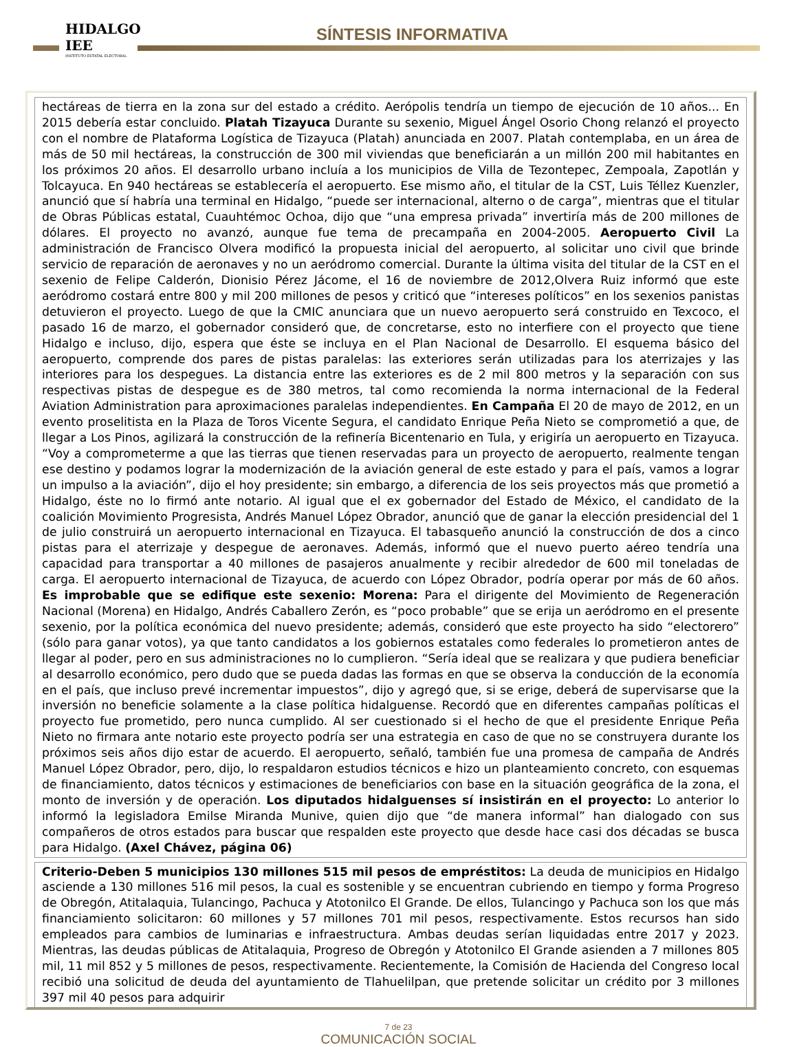HIDALGO
IEE
INSTITUTO ESTATAL ELECTORAL
SÍNTESIS INFORMATIVA
hectáreas de tierra en la zona sur del estado a crédito. Aerópolis tendría un tiempo de ejecución de 10 años... En 2015 debería estar concluido. Platah Tizayuca Durante su sexenio, Miguel Ángel Osorio Chong relanzó el proyecto con el nombre de Plataforma Logística de Tizayuca (Platah) anunciada en 2007. Platah contemplaba, en un área de más de 50 mil hectáreas, la construcción de 300 mil viviendas que beneficiarán a un millón 200 mil habitantes en los próximos 20 años. El desarrollo urbano incluía a los municipios de Villa de Tezontepec, Zempoala, Zapotlán y Tolcayuca. En 940 hectáreas se establecería el aeropuerto. Ese mismo año, el titular de la CST, Luis Téllez Kuenzler, anunció que sí habría una terminal en Hidalgo, “puede ser internacional, alterno o de carga”, mientras que el titular de Obras Públicas estatal, Cuauhtémoc Ochoa, dijo que “una empresa privada” invertiría más de 200 millones de dólares. El proyecto no avanzó, aunque fue tema de precampaña en 2004-2005. Aeropuerto Civil La administración de Francisco Olvera modificó la propuesta inicial del aeropuerto, al solicitar uno civil que brinde servicio de reparación de aeronaves y no un aeródromo comercial. Durante la última visita del titular de la CST en el sexenio de Felipe Calderón, Dionisio Pérez Jácome, el 16 de noviembre de 2012,Olvera Ruiz informó que este aeródromo costará entre 800 y mil 200 millones de pesos y criticó que “intereses políticos” en los sexenios panistas detuvieron el proyecto. Luego de que la CMIC anunciara que un nuevo aeropuerto será construido en Texcoco, el pasado 16 de marzo, el gobernador consideró que, de concretarse, esto no interfiere con el proyecto que tiene Hidalgo e incluso, dijo, espera que éste se incluya en el Plan Nacional de Desarrollo. El esquema básico del aeropuerto, comprende dos pares de pistas paralelas: las exteriores serán utilizadas para los aterrizajes y las interiores para los despegues. La distancia entre las exteriores es de 2 mil 800 metros y la separación con sus respectivas pistas de despegue es de 380 metros, tal como recomienda la norma internacional de la Federal Aviation Administration para aproximaciones paralelas independientes. En Campaña El 20 de mayo de 2012, en un evento proselitista en la Plaza de Toros Vicente Segura, el candidato Enrique Peña Nieto se comprometió a que, de llegar a Los Pinos, agilizará la construcción de la refinería Bicentenario en Tula, y erigiría un aeropuerto en Tizayuca. “Voy a comprometerme a que las tierras que tienen reservadas para un proyecto de aeropuerto, realmente tengan ese destino y podamos lograr la modernización de la aviación general de este estado y para el país, vamos a lograr un impulso a la aviación”, dijo el hoy presidente; sin embargo, a diferencia de los seis proyectos más que prometió a Hidalgo, éste no lo firmó ante notario. Al igual que el ex gobernador del Estado de México, el candidato de la coalición Movimiento Progresista, Andrés Manuel López Obrador, anunció que de ganar la elección presidencial del 1 de julio construirá un aeropuerto internacional en Tizayuca. El tabasqueño anunció la construcción de dos a cinco pistas para el aterrizaje y despegue de aeronaves. Además, informó que el nuevo puerto aéreo tendría una capacidad para transportar a 40 millones de pasajeros anualmente y recibir alrededor de 600 mil toneladas de carga. El aeropuerto internacional de Tizayuca, de acuerdo con López Obrador, podría operar por más de 60 años. Es improbable que se edifique este sexenio: Morena: Para el dirigente del Movimiento de Regeneración Nacional (Morena) en Hidalgo, Andrés Caballero Zerón, es “poco probable” que se erija un aeródromo en el presente sexenio, por la política económica del nuevo presidente; además, consideró que este proyecto ha sido “electorero” (sólo para ganar votos), ya que tanto candidatos a los gobiernos estatales como federales lo prometieron antes de llegar al poder, pero en sus administraciones no lo cumplieron. “Sería ideal que se realizara y que pudiera beneficiar al desarrollo económico, pero dudo que se pueda dadas las formas en que se observa la conducción de la economía en el país, que incluso prevé incrementar impuestos”, dijo y agregó que, si se erige, deberá de supervisarse que la inversión no beneficie solamente a la clase política hidalguense. Recordó que en diferentes campañas políticas el proyecto fue prometido, pero nunca cumplido. Al ser cuestionado si el hecho de que el presidente Enrique Peña Nieto no firmara ante notario este proyecto podría ser una estrategia en caso de que no se construyera durante los próximos seis años dijo estar de acuerdo. El aeropuerto, señaló, también fue una promesa de campaña de Andrés Manuel López Obrador, pero, dijo, lo respaldaron estudios técnicos e hizo un planteamiento concreto, con esquemas de financiamiento, datos técnicos y estimaciones de beneficiarios con base en la situación geográfica de la zona, el monto de inversión y de operación. Los diputados hidalguenses sí insistirán en el proyecto: Lo anterior lo informó la legisladora Emilse Miranda Munive, quien dijo que “de manera informal” han dialogado con sus compañeros de otros estados para buscar que respalden este proyecto que desde hace casi dos décadas se busca para Hidalgo. (Axel Chávez, página 06)
Criterio-Deben 5 municipios 130 millones 515 mil pesos de empréstitos: La deuda de municipios en Hidalgo asciende a 130 millones 516 mil pesos, la cual es sostenible y se encuentran cubriendo en tiempo y forma Progreso de Obregón, Atitalaquia, Tulancingo, Pachuca y Atotonilco El Grande. De ellos, Tulancingo y Pachuca son los que más financiamiento solicitaron: 60 millones y 57 millones 701 mil pesos, respectivamente. Estos recursos han sido empleados para cambios de luminarias e infraestructura. Ambas deudas serían liquidadas entre 2017 y 2023. Mientras, las deudas públicas de Atitalaquia, Progreso de Obregón y Atotonilco El Grande asienden a 7 millones 805 mil, 11 mil 852 y 5 millones de pesos, respectivamente. Recientemente, la Comisión de Hacienda del Congreso local recibió una solicitud de deuda del ayuntamiento de Tlahuelilpan, que pretende solicitar un crédito por 3 millones 397 mil 40 pesos para adquirir
7 de 23
COMUNICACIÓN SOCIAL